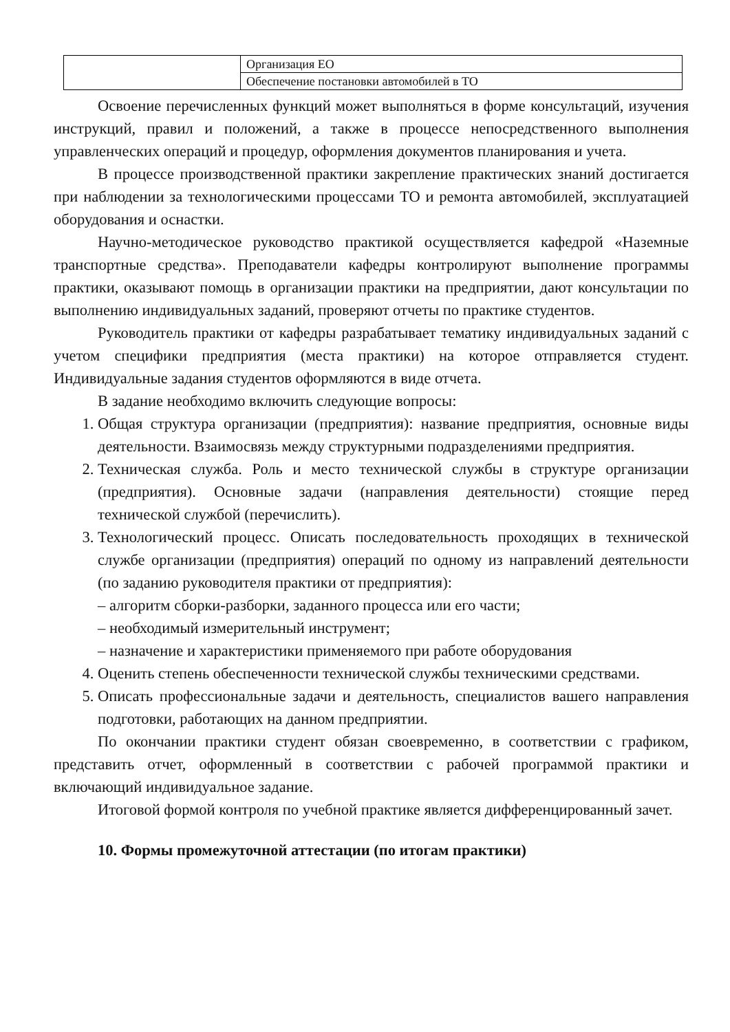| | Организация ЕО |
| | Обеспечение постановки автомобилей в ТО |
Освоение перечисленных функций может выполняться в форме консультаций, изучения инструкций, правил и положений, а также в процессе непосредственного выполнения управленческих операций и процедур, оформления документов планирования и учета.
В процессе производственной практики закрепление практических знаний достигается при наблюдении за технологическими процессами ТО и ремонта автомобилей, эксплуатацией оборудования и оснастки.
Научно-методическое руководство практикой осуществляется кафедрой «Наземные транспортные средства». Преподаватели кафедры контролируют выполнение программы практики, оказывают помощь в организации практики на предприятии, дают консультации по выполнению индивидуальных заданий, проверяют отчеты по практике студентов.
Руководитель практики от кафедры разрабатывает тематику индивидуальных заданий с учетом специфики предприятия (места практики) на которое отправляется студент. Индивидуальные задания студентов оформляются в виде отчета.
В задание необходимо включить следующие вопросы:
1. Общая структура организации (предприятия): название предприятия, основные виды деятельности. Взаимосвязь между структурными подразделениями предприятия.
2. Техническая служба. Роль и место технической службы в структуре организации (предприятия). Основные задачи (направления деятельности) стоящие перед технической службой (перечислить).
3. Технологический процесс. Описать последовательность проходящих в технической службе организации (предприятия) операций по одному из направлений деятельности (по заданию руководителя практики от предприятия):
– алгоритм сборки-разборки, заданного процесса или его части;
– необходимый измерительный инструмент;
– назначение и характеристики применяемого при работе оборудования
4. Оценить степень обеспеченности технической службы техническими средствами.
5. Описать профессиональные задачи и деятельность, специалистов вашего направления подготовки, работающих на данном предприятии.
По окончании практики студент обязан своевременно, в соответствии с графиком, представить отчет, оформленный в соответствии с рабочей программой практики и включающий индивидуальное задание.
Итоговой формой контроля по учебной практике является дифференцированный зачет.
10. Формы промежуточной аттестации (по итогам практики)